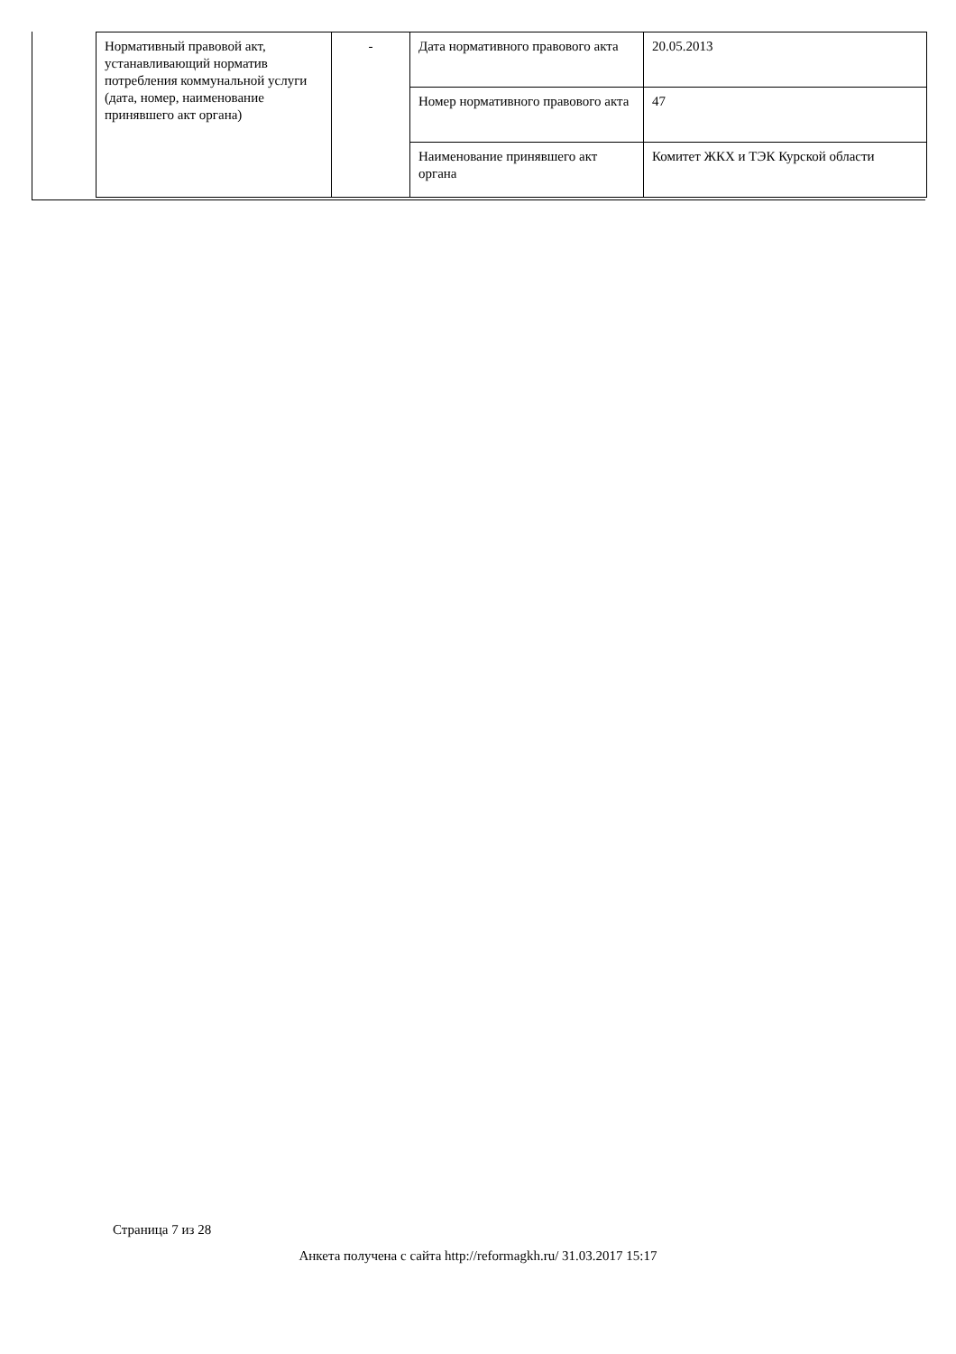| Нормативный правовой акт, устанавливающий норматив потребления коммунальной услуги (дата, номер, наименование принявшего акт органа) | - | Дата нормативного правового акта | 20.05.2013 |
| | | Номер нормативного правового акта | 47 |
| | | Наименование принявшего акт органа | Комитет ЖКХ и ТЭК Курской области |
Страница 7 из 28
Анкета получена с сайта http://reformagkh.ru/ 31.03.2017 15:17